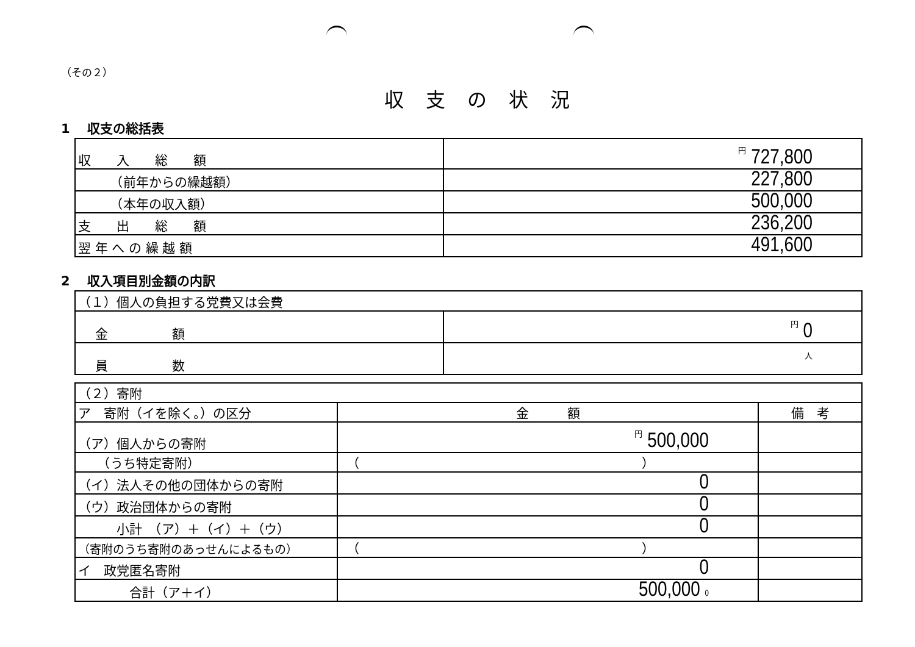（その２）
収支の状況
1　 収支の総括表
| 収 入 総 額 | 円 727,800 |
| （前年からの繰越額） | 227,800 |
| （本年の収入額） | 500,000 |
| 支 出 総 額 | 236,200 |
| 翌 年 へ の 繰 越 額 | 491,600 |
2　 収入項目別金額の内訳
| （１）個人の負担する党費又は会費 | |
| 金 額 | 円 0 |
| 員 数 | 人 |
| （２）寄附 | | |
| ア 寄附（イを除く。）の区分 | 金 額 | 備 考 |
| （ア）個人からの寄附 | 円 500,000 | |
| （うち特定寄附） | （ ） | |
| （イ）法人その他の団体からの寄附 | 0 | |
| （ウ）政治団体からの寄附 | 0 | |
| 小計 （ア）＋（イ）＋（ウ） | 0 | |
| （寄附のうち寄附のあっせんによるもの） | （ ） | |
| イ 政党匿名寄附 | 0 | |
| 合計（ア＋イ） | 500,000 0 | |